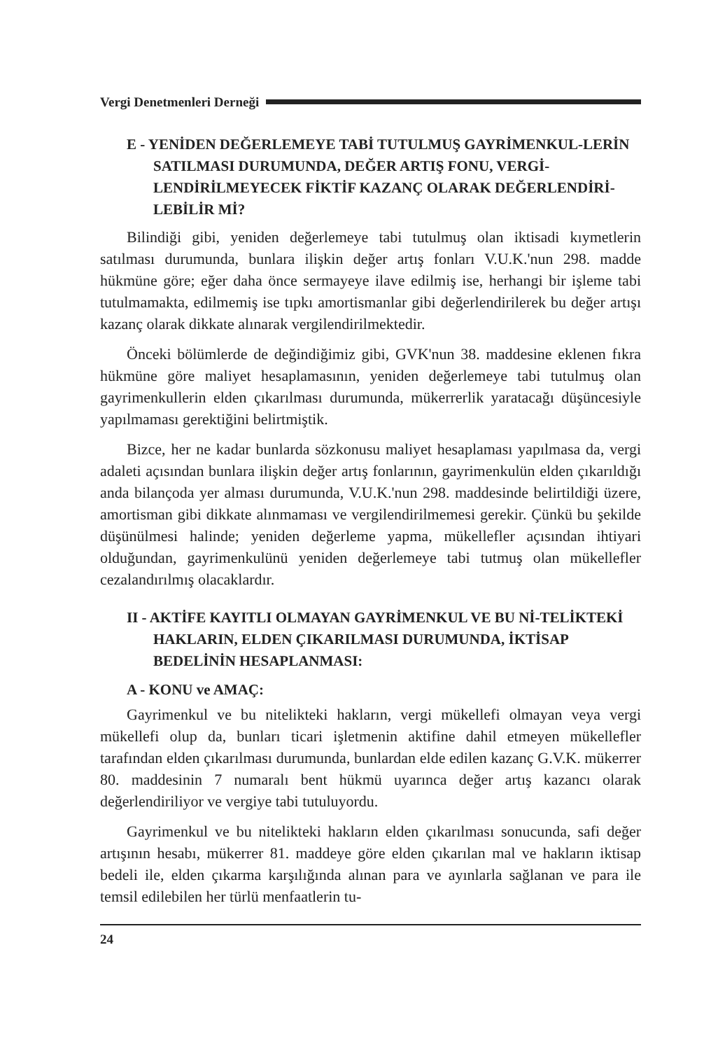Vergi Denetmenleri Derneği
E - YENİDEN DEĞERLEMEYE TABİ TUTULMUŞ GAYRİMENKUL-LERİN SATILMASI DURUMUNDA, DEĞER ARTIŞ FONU, VERGİ-LENDİRİLMEYECEK FİKTİF KAZANÇ OLARAK DEĞERLENDİRİ-LEBİLİR Mİ?
Bilindiği gibi, yeniden değerlemeye tabi tutulmuş olan iktisadi kıymetlerin satılması durumunda, bunlara ilişkin değer artış fonları V.U.K.'nun 298. madde hükmüne göre; eğer daha önce sermayeye ilave edilmiş ise, herhangi bir işleme tabi tutulmamakta, edilmemiş ise tıpkı amortismanlar gibi değerlendirilerek bu değer artışı kazanç olarak dikkate alınarak vergilendirilmektedir.
Önceki bölümlerde de değindiğimiz gibi, GVK'nun 38. maddesine eklenen fıkra hükmüne göre maliyet hesaplamasının, yeniden değerlemeye tabi tutulmuş olan gayrimenkullerin elden çıkarılması durumunda, mükerrerlik yaratacağı düşüncesiyle yapılmaması gerektiğini belirtmiştik.
Bizce, her ne kadar bunlarda sözkonusu maliyet hesaplaması yapılmasa da, vergi adaleti açısından bunlara ilişkin değer artış fonlarının, gayrimenkulün elden çıkarıldığı anda bilançoda yer alması durumunda, V.U.K.'nun 298. maddesinde belirtildiği üzere, amortisman gibi dikkate alınmaması ve vergilendirilmemesi gerekir. Çünkü bu şekilde düşünülmesi halinde; yeniden değerleme yapma, mükellefler açısından ihtiyari olduğundan, gayrimenkulünü yeniden değerlemeye tabi tutmuş olan mükellefler cezalandırılmış olacaklardır.
II - AKTİFE KAYITLI OLMAYAN GAYRİMENKUL VE BU Nİ-TELİKTEKİ HAKLARIN, ELDEN ÇIKARILMASI DURUMUNDA, İKTİSAP BEDELİNİN HESAPLANMASI:
A - KONU ve AMAÇ:
Gayrimenkul ve bu nitelikteki hakların, vergi mükellefi olmayan veya vergi mükellefi olup da, bunları ticari işletmenin aktifine dahil etmeyen mükellefler tarafından elden çıkarılması durumunda, bunlardan elde edilen kazanç G.V.K. mükerrer 80. maddesinin 7 numaralı bent hükmü uyarınca değer artış kazancı olarak değerlendiriliyor ve vergiye tabi tutuluyordu.
Gayrimenkul ve bu nitelikteki hakların elden çıkarılması sonucunda, safi değer artışının hesabı, mükerrer 81. maddeye göre elden çıkarılan mal ve hakların iktisap bedeli ile, elden çıkarma karşılığında alınan para ve ayınlarla sağlanan ve para ile temsil edilebilen her türlü menfaatlerin tu-
24